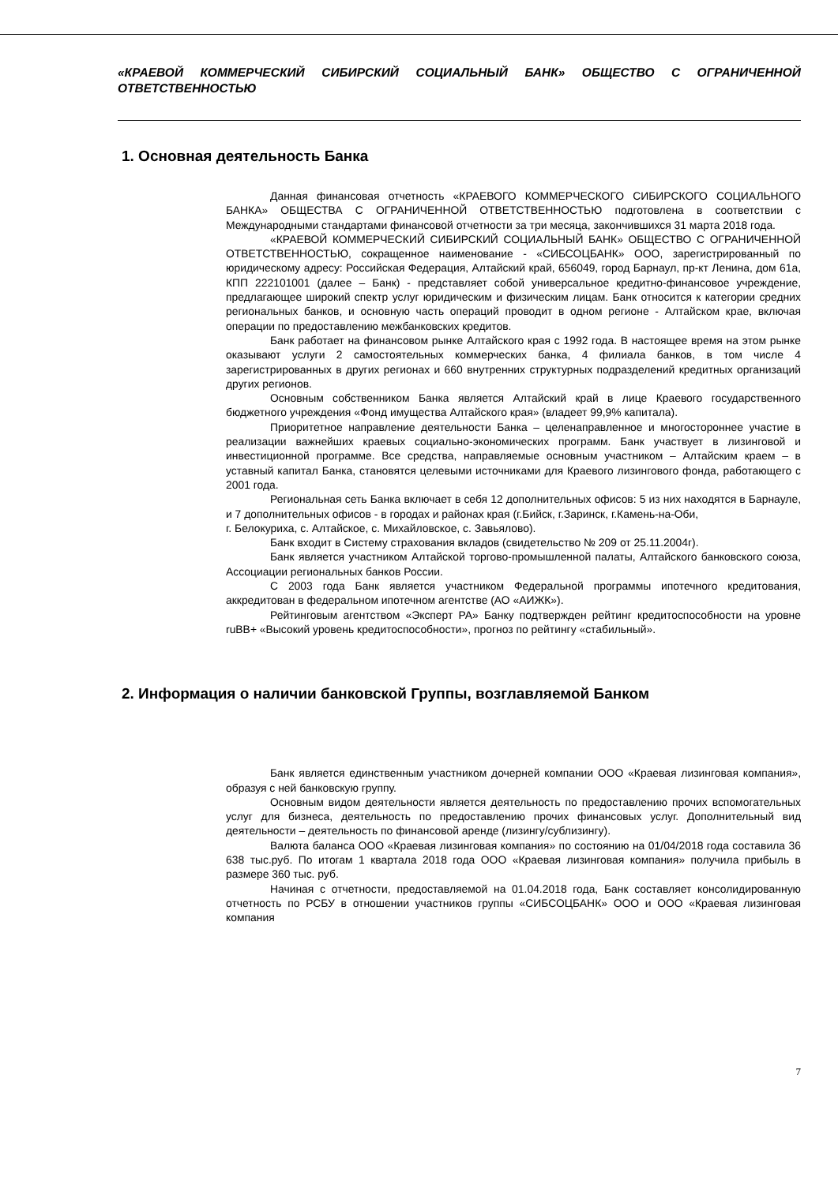«КРАЕВОЙ КОММЕРЧЕСКИЙ СИБИРСКИЙ СОЦИАЛЬНЫЙ БАНК» ОБЩЕСТВО С ОГРАНИЧЕННОЙ ОТВЕТСТВЕННОСТЬЮ
1. Основная деятельность Банка
Данная финансовая отчетность «КРАЕВОГО КОММЕРЧЕСКОГО СИБИРСКОГО СОЦИАЛЬНОГО БАНКА» ОБЩЕСТВА С ОГРАНИЧЕННОЙ ОТВЕТСТВЕННОСТЬЮ подготовлена в соответствии с Международными стандартами финансовой отчетности за три месяца, закончившихся 31 марта 2018 года.
«КРАЕВОЙ КОММЕРЧЕСКИЙ СИБИРСКИЙ СОЦИАЛЬНЫЙ БАНК» ОБЩЕСТВО С ОГРАНИЧЕННОЙ ОТВЕТСТВЕННОСТЬЮ, сокращенное наименование - «СИБСОЦБАНК» ООО, зарегистрированный по юридическому адресу: Российская Федерация, Алтайский край, 656049, город Барнаул, пр-кт Ленина, дом 61а, КПП 222101001 (далее – Банк) - представляет собой универсальное кредитно-финансовое учреждение, предлагающее широкий спектр услуг юридическим и физическим лицам. Банк относится к категории средних региональных банков, и основную часть операций проводит в одном регионе - Алтайском крае, включая операции по предоставлению межбанковских кредитов.
Банк работает на финансовом рынке Алтайского края с 1992 года. В настоящее время на этом рынке оказывают услуги 2 самостоятельных коммерческих банка, 4 филиала банков, в том числе 4 зарегистрированных в других регионах и 660 внутренних структурных подразделений кредитных организаций других регионов.
Основным собственником Банка является Алтайский край в лице Краевого государственного бюджетного учреждения «Фонд имущества Алтайского края» (владеет 99,9% капитала).
Приоритетное направление деятельности Банка – целенаправленное и многостороннее участие в реализации важнейших краевых социально-экономических программ. Банк участвует в лизинговой и инвестиционной программе. Все средства, направляемые основным участником – Алтайским краем – в уставный капитал Банка, становятся целевыми источниками для Краевого лизингового фонда, работающего с 2001 года.
Региональная сеть Банка включает в себя 12 дополнительных офисов: 5 из них находятся в Барнауле, и 7 дополнительных офисов - в городах и районах края (г.Бийск, г.Заринск, г.Камень-на-Оби,
г. Белокуриха, с. Алтайское, с. Михайловское, с. Завьялово).
Банк входит в Систему страхования вкладов (свидетельство № 209 от 25.11.2004г).
Банк является участником Алтайской торгово-промышленной палаты, Алтайского банковского союза, Ассоциации региональных банков России.
С 2003 года Банк является участником Федеральной программы ипотечного кредитования, аккредитован в федеральном ипотечном агентстве (АО «АИЖК»).
Рейтинговым агентством «Эксперт РА» Банку подтвержден рейтинг кредитоспособности на уровне ruBB+ «Высокий уровень кредитоспособности», прогноз по рейтингу «стабильный».
2. Информация о наличии банковской Группы, возглавляемой Банком
Банк является единственным участником дочерней компании ООО «Краевая лизинговая компания», образуя с ней банковскую группу.
Основным видом деятельности является деятельность по предоставлению прочих вспомогательных услуг для бизнеса, деятельность по предоставлению прочих финансовых услуг. Дополнительный вид деятельности – деятельность по финансовой аренде (лизингу/сублизингу).
Валюта баланса ООО «Краевая лизинговая компания» по состоянию на 01/04/2018 года составила 36 638 тыс.руб. По итогам 1 квартала 2018 года ООО «Краевая лизинговая компания» получила прибыль в размере 360 тыс. руб.
Начиная с отчетности, предоставляемой на 01.04.2018 года, Банк составляет консолидированную отчетность по РСБУ в отношении участников группы «СИБСОЦБАНК» ООО и ООО «Краевая лизинговая компания
7